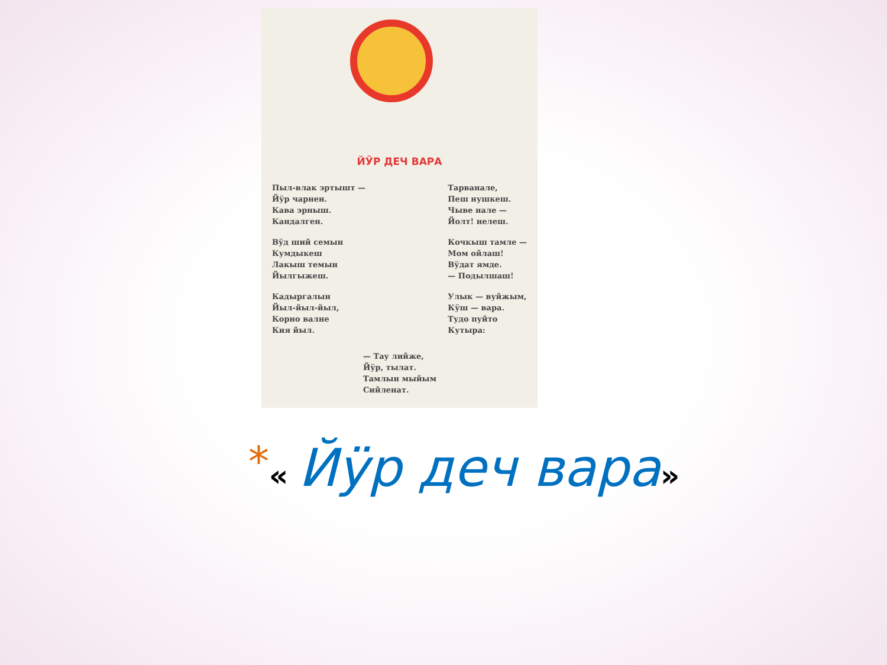ЙӰР ДЕЧ ВАРА
Пыл-влак эртышт —
Йӱр чарнен.
Кава эрныш.
Кандалген.
Вӱд ший семын
Кумдыкеш
Лакыш темын
Йылгыжеш.
Кадыргалын
Йыл-йыл-йыл,
Корно валне
Кия йыл.
Тарванале,
Пеш нушкеш.
Чыве нале —
Йолт! нелеш.
Кочкыш тамле —
Мом ойлаш!
Вӱдат ямде.
— Подылшаш!
Улык — вуйжым,
Кӱш — вара.
Тудо пуйто
Кутыра:
— Тау лийже,
Йӱр, тылат.
Тамлын мыйым
Сийленат.
*« Йӱр деч вара»